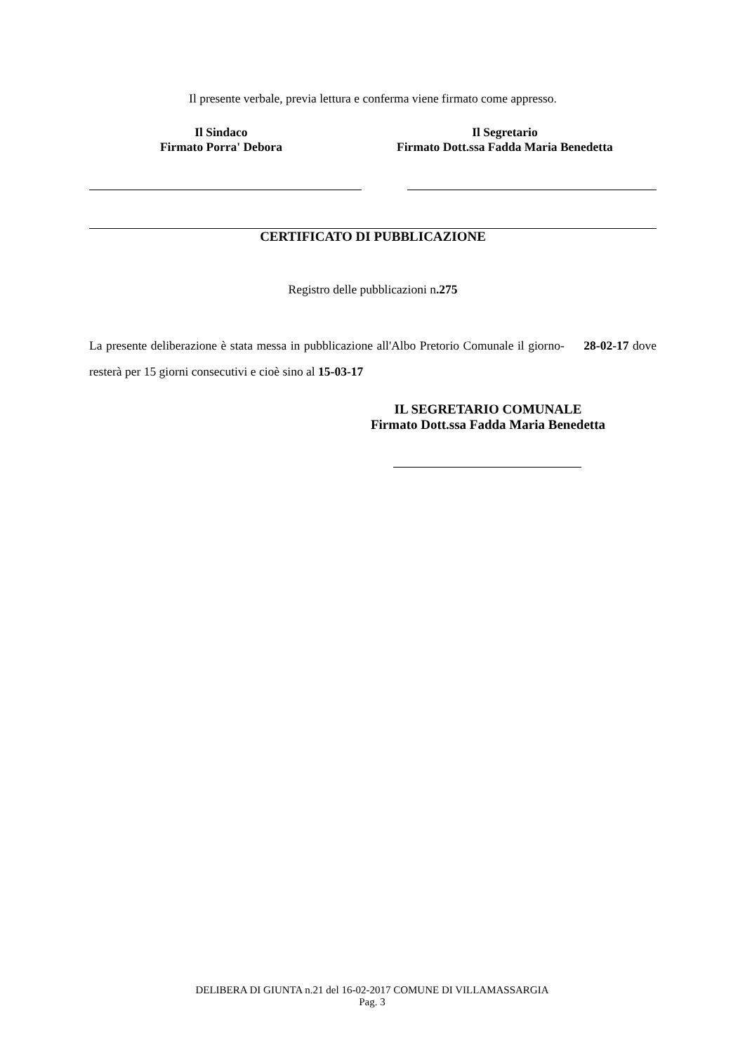Il presente verbale, previa lettura e conferma viene firmato come appresso.
Il Sindaco
Firmato Porra' Debora
Il Segretario
Firmato Dott.ssa Fadda Maria Benedetta
CERTIFICATO DI PUBBLICAZIONE
Registro delle pubblicazioni n.275
La presente deliberazione è stata messa in pubblicazione all'Albo Pretorio Comunale il giorno- 28-02-17 dove resterà per 15 giorni consecutivi e cioè sino al 15-03-17
IL SEGRETARIO COMUNALE
Firmato Dott.ssa Fadda Maria Benedetta
DELIBERA DI GIUNTA n.21 del 16-02-2017 COMUNE DI VILLAMASSARGIA
Pag. 3